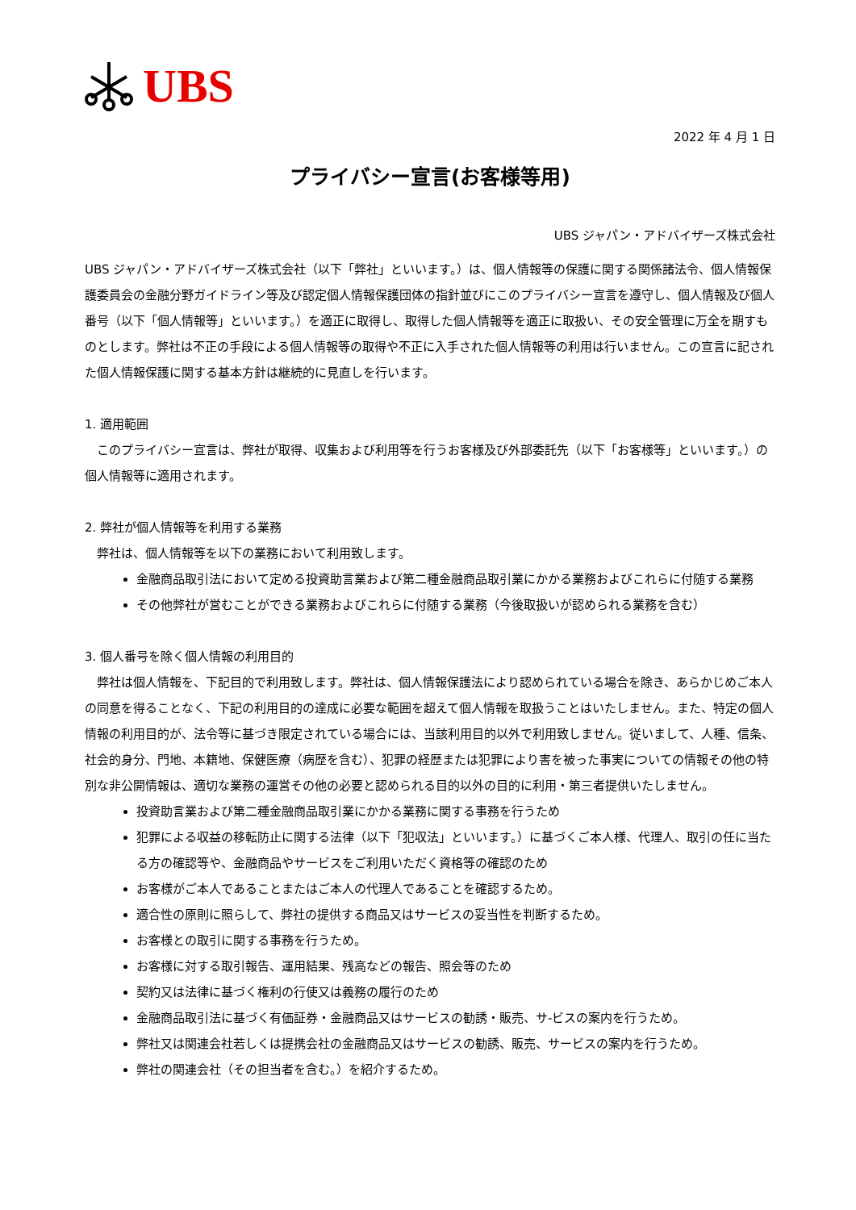UBS
2022 年 4 月 1 日
プライバシー宣言(お客様等用)
UBS ジャパン・アドバイザーズ株式会社
UBS ジャパン・アドバイザーズ株式会社（以下「弊社」といいます。）は、個人情報等の保護に関する関係諸法令、個人情報保護委員会の金融分野ガイドライン等及び認定個人情報保護団体の指針並びにこのプライバシー宣言を遵守し、個人情報及び個人番号（以下「個人情報等」といいます。）を適正に取得し、取得した個人情報等を適正に取扱い、その安全管理に万全を期すものとします。弊社は不正の手段による個人情報等の取得や不正に入手された個人情報等の利用は行いません。この宣言に記された個人情報保護に関する基本方針は継続的に見直しを行います。
1. 適用範囲
　このプライバシー宣言は、弊社が取得、収集および利用等を行うお客様及び外部委託先（以下「お客様等」といいます。）の個人情報等に適用されます。
2. 弊社が個人情報等を利用する業務
　弊社は、個人情報等を以下の業務において利用致します。
金融商品取引法において定める投資助言業および第二種金融商品取引業にかかる業務およびこれらに付随する業務
その他弊社が営むことができる業務およびこれらに付随する業務（今後取扱いが認められる業務を含む）
3. 個人番号を除く個人情報の利用目的
　弊社は個人情報を、下記目的で利用致します。弊社は、個人情報保護法により認められている場合を除き、あらかじめご本人の同意を得ることなく、下記の利用目的の達成に必要な範囲を超えて個人情報を取扱うことはいたしません。また、特定の個人情報の利用目的が、法令等に基づき限定されている場合には、当該利用目的以外で利用致しません。従いまして、人種、信条、社会的身分、門地、本籍地、保健医療（病歴を含む）、犯罪の経歴または犯罪により害を被った事実についての情報その他の特別な非公開情報は、適切な業務の運営その他の必要と認められる目的以外の目的に利用・第三者提供いたしません。
投資助言業および第二種金融商品取引業にかかる業務に関する事務を行うため
犯罪による収益の移転防止に関する法律（以下「犯収法」といいます。）に基づくご本人様、代理人、取引の任に当たる方の確認等や、金融商品やサービスをご利用いただく資格等の確認のため
お客様がご本人であることまたはご本人の代理人であることを確認するため。
適合性の原則に照らして、弊社の提供する商品又はサービスの妥当性を判断するため。
お客様との取引に関する事務を行うため。
お客様に対する取引報告、運用結果、残高などの報告、照会等のため
契約又は法律に基づく権利の行使又は義務の履行のため
金融商品取引法に基づく有価証券・金融商品又はサービスの勧誘・販売、サ-ビスの案内を行うため。
弊社又は関連会社若しくは提携会社の金融商品又はサービスの勧誘、販売、サービスの案内を行うため。
弊社の関連会社（その担当者を含む。）を紹介するため。